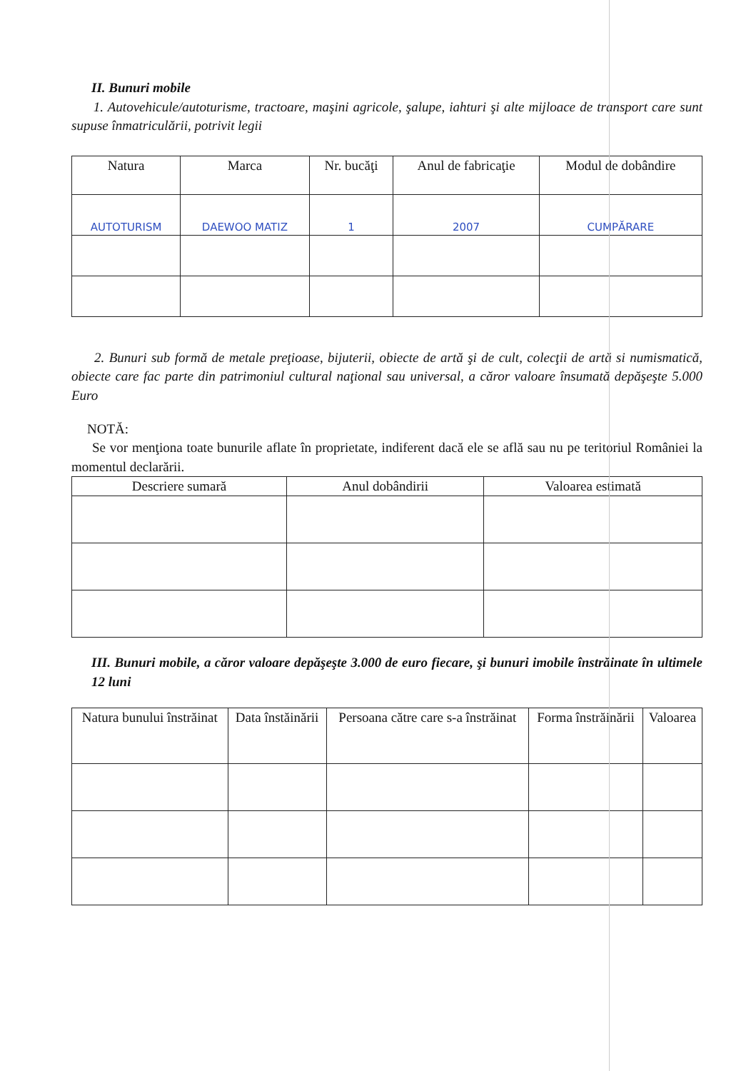II. Bunuri mobile
1. Autovehicule/autoturisme, tractoare, maşini agricole, şalupe, iahturi şi alte mijloace de transport care sunt supuse înmatriculării, potrivit legii
| Natura | Marca | Nr. bucăţi | Anul de fabricaţie | Modul de dobândire |
| --- | --- | --- | --- | --- |
| AUTOTURISM | DAEWOO MATIZ | 1 | 2007 | CUMPĂRARE |
2. Bunuri sub formă de metale preţioase, bijuterii, obiecte de artă şi de cult, colecţii de artă si numismatică, obiecte care fac parte din patrimoniul cultural naţional sau universal, a căror valoare însumată depăşeşte 5.000 Euro
NOTĂ:
Se vor menţiona toate bunurile aflate în proprietate, indiferent dacă ele se află sau nu pe teritoriul României la momentul declarării.
| Descriere sumară | Anul dobândirii | Valoarea estimată |
| --- | --- | --- |
III. Bunuri mobile, a căror valoare depăşeşte 3.000 de euro fiecare, şi bunuri imobile înstrăinate în ultimele 12 luni
| Natura bunului înstrăinat | Data înstăinării | Persoana către care s-a înstrăinat | Forma înstrăinării | Valoarea |
| --- | --- | --- | --- | --- |